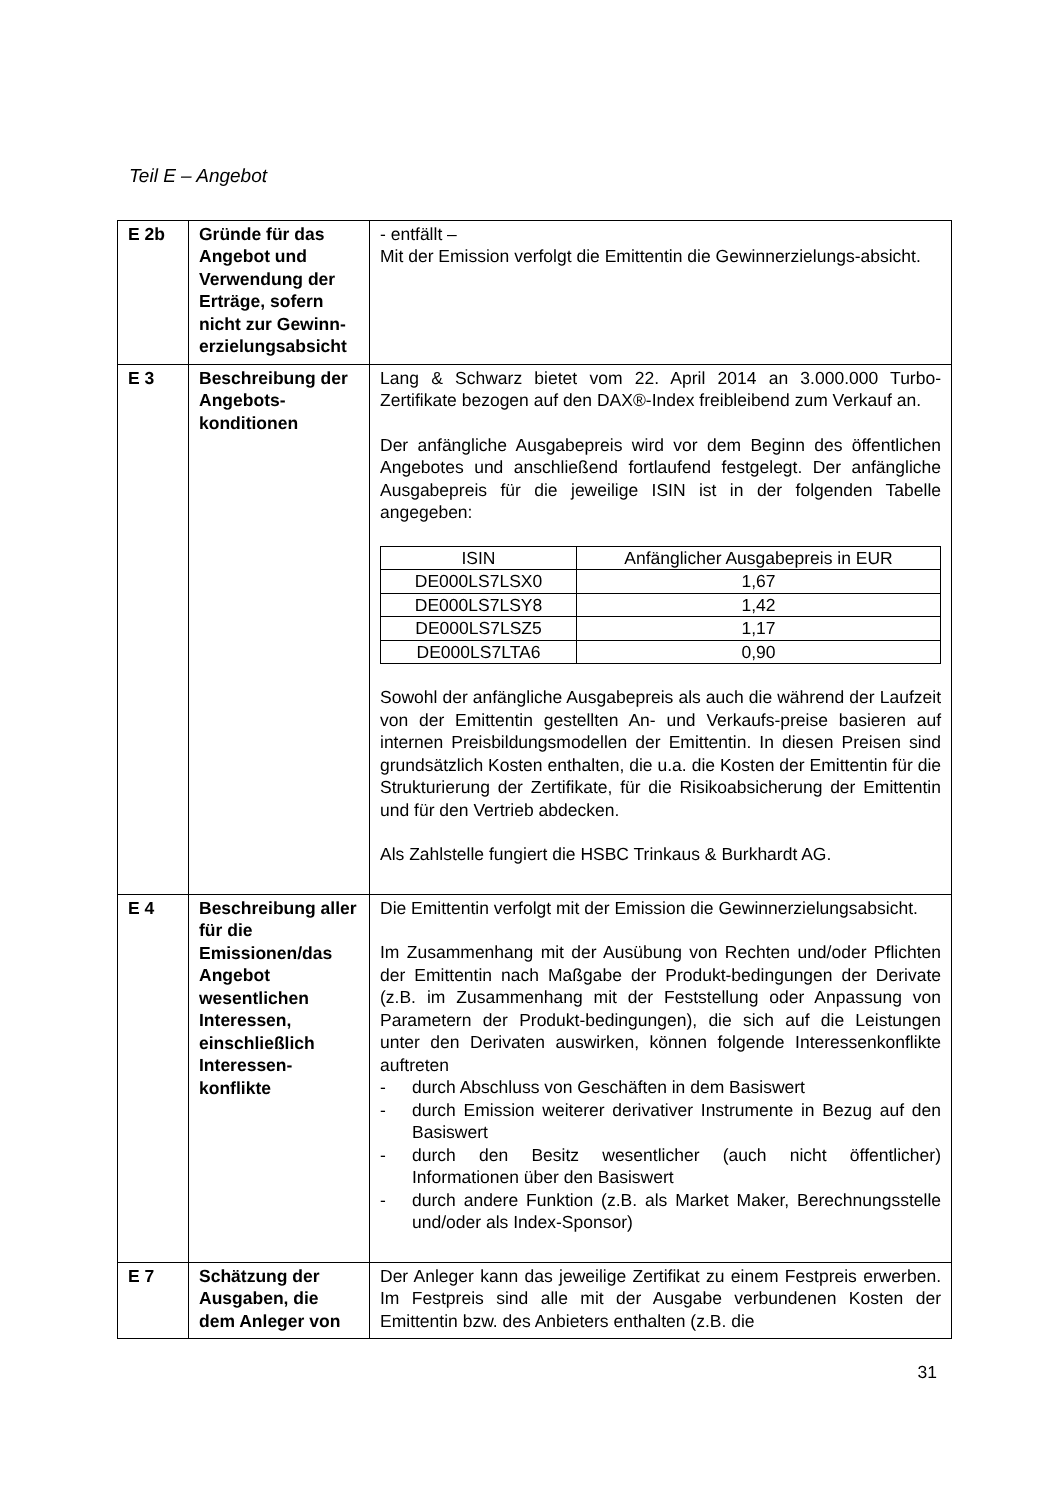Teil E – Angebot
| E 2b | Gründe für das Angebot und Verwendung der Erträge, sofern nicht zur Gewinn-erzielungsabsicht | - entfällt – Mit der Emission verfolgt die Emittentin die Gewinnerzielungs-absicht. |
| E 3 | Beschreibung der Angebots-konditionen | Lang & Schwarz bietet vom 22. April 2014 an 3.000.000 Turbo-Zertifikate bezogen auf den DAX®-Index freibleibend zum Verkauf an. Der anfängliche Ausgabepreis wird vor dem Beginn des öffentlichen Angebotes und anschließend fortlaufend festgelegt. Der anfängliche Ausgabepreis für die jeweilige ISIN ist in der folgenden Tabelle angegeben: / ISIN / Anfänglicher Ausgabepreis in EUR / / --- / --- / / DE000LS7LSX0 / 1,67 / / DE000LS7LSY8 / 1,42 / / DE000LS7LSZ5 / 1,17 / / DE000LS7LTA6 / 0,90 / Sowohl der anfängliche Ausgabepreis als auch die während der Laufzeit von der Emittentin gestellten An- und Verkaufs-preise basieren auf internen Preisbildungsmodellen der Emittentin. In diesen Preisen sind grundsätzlich Kosten enthalten, die u.a. die Kosten der Emittentin für die Strukturierung der Zertifikate, für die Risikoabsicherung der Emittentin und für den Vertrieb abdecken. Als Zahlstelle fungiert die HSBC Trinkaus & Burkhardt AG. |
| E 4 | Beschreibung aller für die Emissionen/das Angebot wesentlichen Interessen, einschließlich Interessen-konflikte | Die Emittentin verfolgt mit der Emission die Gewinnerzielungsabsicht. Im Zusammenhang mit der Ausübung von Rechten und/oder Pflichten der Emittentin nach Maßgabe der Produkt-bedingungen der Derivate (z.B. im Zusammenhang mit der Feststellung oder Anpassung von Parametern der Produkt-bedingungen), die sich auf die Leistungen unter den Derivaten auswirken, können folgende Interessenkonflikte auftreten - durch Abschluss von Geschäften in dem Basiswert - durch Emission weiterer derivativer Instrumente in Bezug auf den Basiswert - durch den Besitz wesentlicher (auch nicht öffentlicher) Informationen über den Basiswert - durch andere Funktion (z.B. als Market Maker, Berechnungsstelle und/oder als Index-Sponsor) |
| E 7 | Schätzung der Ausgaben, die dem Anleger von | Der Anleger kann das jeweilige Zertifikat zu einem Festpreis erwerben. Im Festpreis sind alle mit der Ausgabe verbundenen Kosten der Emittentin bzw. des Anbieters enthalten (z.B. die |
31